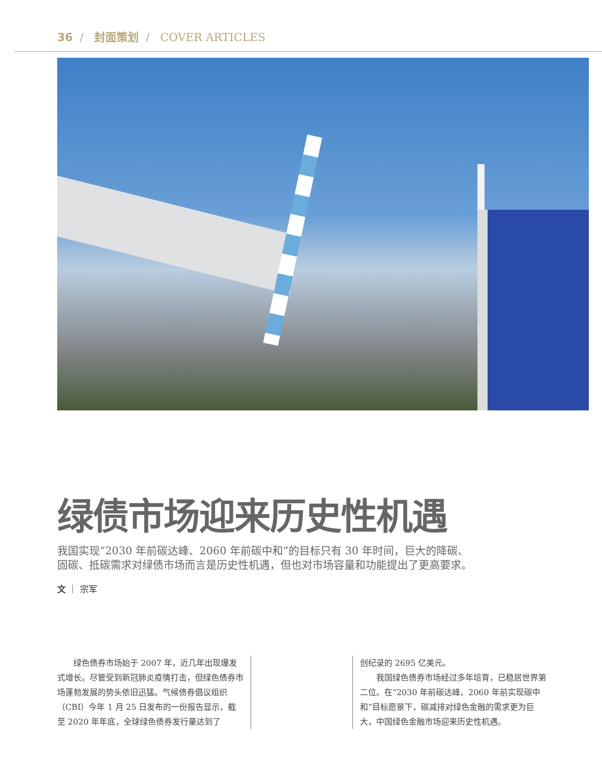36 / 封面策划 / COVER ARTICLES
绿债市场迎来历史性机遇
我国实现“2030 年前碳达峰、2060 年前碳中和”的目标只有 30 年时间，巨大的降碳、固碳、抵碳需求对绿债市场而言是历史性机遇，但也对市场容量和功能提出了更高要求。
文 ｜ 宗军
　　绿色债券市场始于 2007 年，近几年出现爆发式增长。尽管受到新冠肺炎疫情打击，但绿色债券市场蓬勃发展的势头依旧迅猛。气候债券倡议组织（CBI）今年 1 月 25 日发布的一份报告显示，截至 2020 年年底，全球绿色债券发行量达到了
创纪录的 2695 亿美元。
　　我国绿色债券市场经过多年培育，已稳居世界第二位。在“2030 年前碳达峰、2060 年前实现碳中和”目标愿景下，碳减排对绿色金融的需求更为巨大，中国绿色金融市场迎来历史性机遇。